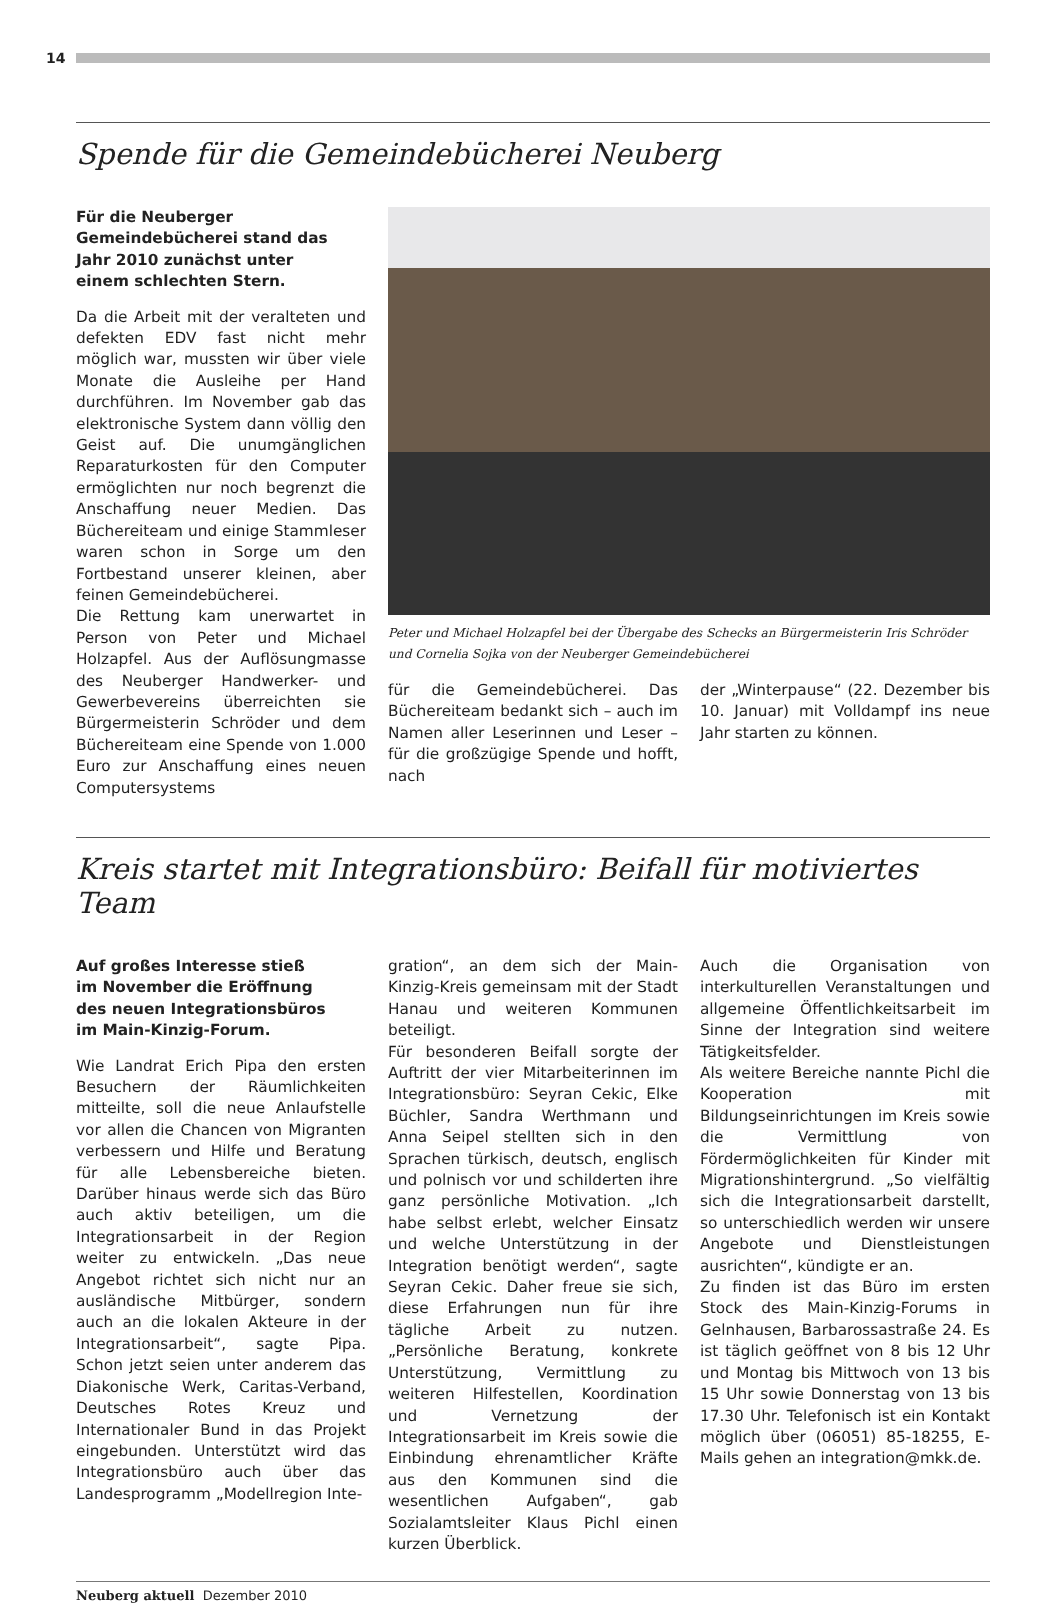14
Spende für die Gemeindebücherei Neuberg
Für die Neuberger Gemeindebücherei stand das Jahr 2010 zunächst unter einem schlechten Stern.
Da die Arbeit mit der veralteten und defekten EDV fast nicht mehr möglich war, mussten wir über viele Monate die Ausleihe per Hand durchführen. Im November gab das elektronische System dann völlig den Geist auf. Die unumgänglichen Reparaturkosten für den Computer ermöglichten nur noch begrenzt die Anschaffung neuer Medien. Das Büchereiteam und einige Stammleser waren schon in Sorge um den Fortbestand unserer kleinen, aber feinen Gemeindebücherei.
Die Rettung kam unerwartet in Person von Peter und Michael Holzapfel. Aus der Auflösungmasse des Neuberger Handwerker- und Gewerbevereins überreichten sie Bürgermeisterin Schröder und dem Büchereiteam eine Spende von 1.000 Euro zur Anschaffung eines neuen Computersystems
Peter und Michael Holzapfel bei der Übergabe des Schecks an Bürgermeisterin Iris Schröder und Cornelia Sojka von der Neuberger Gemeindebücherei
für die Gemeindebücherei. Das Büchereiteam bedankt sich – auch im Namen aller Leserinnen und Leser – für die großzügige Spende und hofft, nach
der „Winterpause“ (22. Dezember bis 10. Januar) mit Volldampf ins neue Jahr starten zu können.
Kreis startet mit Integrationsbüro: Beifall für motiviertes Team
Auf großes Interesse stieß im November die Eröffnung des neuen Integrationsbüros im Main-Kinzig-Forum.
Wie Landrat Erich Pipa den ersten Besuchern der Räumlichkeiten mitteilte, soll die neue Anlaufstelle vor allen die Chancen von Migranten verbessern und Hilfe und Beratung für alle Lebensbereiche bieten. Darüber hinaus werde sich das Büro auch aktiv beteiligen, um die Integrationsarbeit in der Region weiter zu entwickeln. „Das neue Angebot richtet sich nicht nur an ausländische Mitbürger, sondern auch an die lokalen Akteure in der Integrationsarbeit“, sagte Pipa. Schon jetzt seien unter anderem das Diakonische Werk, Caritas-Verband, Deutsches Rotes Kreuz und Internationaler Bund in das Projekt eingebunden. Unterstützt wird das Integrationsbüro auch über das Landesprogramm „Modellregion Inte-
gration“, an dem sich der Main-Kinzig-Kreis gemeinsam mit der Stadt Hanau und weiteren Kommunen beteiligt.
Für besonderen Beifall sorgte der Auftritt der vier Mitarbeiterinnen im Integrationsbüro: Seyran Cekic, Elke Büchler, Sandra Werthmann und Anna Seipel stellten sich in den Sprachen türkisch, deutsch, englisch und polnisch vor und schilderten ihre ganz persönliche Motivation. „Ich habe selbst erlebt, welcher Einsatz und welche Unterstützung in der Integration benötigt werden“, sagte Seyran Cekic. Daher freue sie sich, diese Erfahrungen nun für ihre tägliche Arbeit zu nutzen. „Persönliche Beratung, konkrete Unterstützung, Vermittlung zu weiteren Hilfestellen, Koordination und Vernetzung der Integrationsarbeit im Kreis sowie die Einbindung ehrenamtlicher Kräfte aus den Kommunen sind die wesentlichen Aufgaben“, gab Sozialamtsleiter Klaus Pichl einen kurzen Überblick.
Auch die Organisation von interkulturellen Veranstaltungen und allgemeine Öffentlichkeitsarbeit im Sinne der Integration sind weitere Tätigkeitsfelder.
Als weitere Bereiche nannte Pichl die Kooperation mit Bildungseinrichtungen im Kreis sowie die Vermittlung von Fördermöglichkeiten für Kinder mit Migrationshintergrund. „So vielfältig sich die Integrationsarbeit darstellt, so unterschiedlich werden wir unsere Angebote und Dienstleistungen ausrichten“, kündigte er an.
Zu finden ist das Büro im ersten Stock des Main-Kinzig-Forums in Gelnhausen, Barbarossastraße 24. Es ist täglich geöffnet von 8 bis 12 Uhr und Montag bis Mittwoch von 13 bis 15 Uhr sowie Donnerstag von 13 bis 17.30 Uhr. Telefonisch ist ein Kontakt möglich über (06051) 85-18255, E-Mails gehen an integration@mkk.de.
Neuberg aktuell Dezember 2010